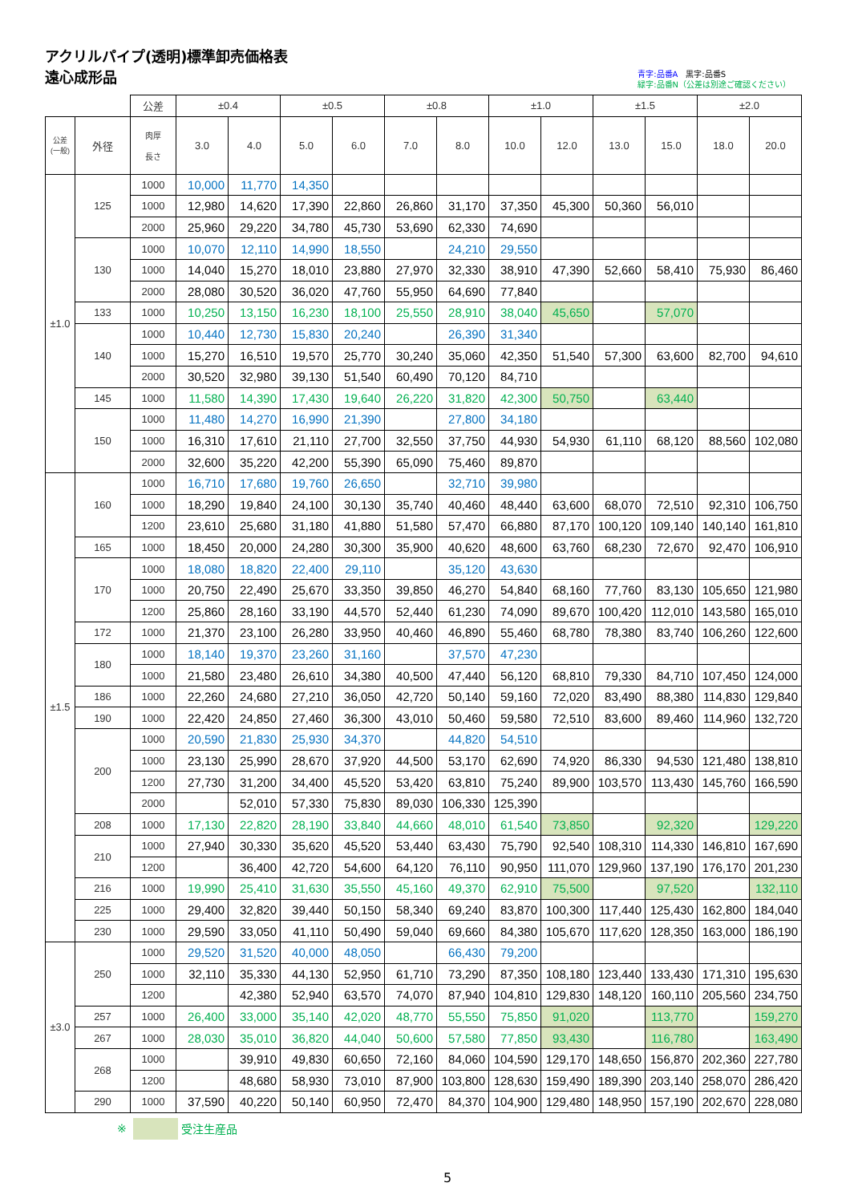アクリルパイプ(透明)標準卸売価格表
遠心成形品
青字:品番A　黒字:品番S
緑字:品番N（公差は別途ご確認ください）
| | | 公差 | ±0.4 | | ±0.5 | | ±0.8 | | ±1.0 | | ±1.5 | | ±2.0 | |
| --- | --- | --- | --- | --- | --- | --- | --- | --- | --- | --- | --- | --- | --- | --- |
| 公差 (一般) | 外径 | 肉厚 長さ | 3.0 | 4.0 | 5.0 | 6.0 | 7.0 | 8.0 | 10.0 | 12.0 | 13.0 | 15.0 | 18.0 | 20.0 |
| ±1.0 | 125 | 1000 | 10,000 | 11,770 | 14,350 | | | | | | | | | |
| | | 1000 | 12,980 | 14,620 | 17,390 | 22,860 | 26,860 | 31,170 | 37,350 | 45,300 | 50,360 | 56,010 | | |
| | | 2000 | 25,960 | 29,220 | 34,780 | 45,730 | 53,690 | 62,330 | 74,690 | | | | | |
| | 130 | 1000 | 10,070 | 12,110 | 14,990 | 18,550 | | 24,210 | 29,550 | | | | | |
| | | 1000 | 14,040 | 15,270 | 18,010 | 23,880 | 27,970 | 32,330 | 38,910 | 47,390 | 52,660 | 58,410 | 75,930 | 86,460 |
| | | 2000 | 28,080 | 30,520 | 36,020 | 47,760 | 55,950 | 64,690 | 77,840 | | | | | |
| | 133 | 1000 | 10,250 | 13,150 | 16,230 | 18,100 | 25,550 | 28,910 | 38,040 | 45,650 | | 57,070 | | |
| | 140 | 1000 | 10,440 | 12,730 | 15,830 | 20,240 | | 26,390 | 31,340 | | | | | |
| | | 1000 | 15,270 | 16,510 | 19,570 | 25,770 | 30,240 | 35,060 | 42,350 | 51,540 | 57,300 | 63,600 | 82,700 | 94,610 |
| | | 2000 | 30,520 | 32,980 | 39,130 | 51,540 | 60,490 | 70,120 | 84,710 | | | | | |
| | 145 | 1000 | 11,580 | 14,390 | 17,430 | 19,640 | 26,220 | 31,820 | 42,300 | 50,750 | | 63,440 | | |
| | 150 | 1000 | 11,480 | 14,270 | 16,990 | 21,390 | | 27,800 | 34,180 | | | | | |
| | | 1000 | 16,310 | 17,610 | 21,110 | 27,700 | 32,550 | 37,750 | 44,930 | 54,930 | 61,110 | 68,120 | 88,560 | 102,080 |
| | | 2000 | 32,600 | 35,220 | 42,200 | 55,390 | 65,090 | 75,460 | 89,870 | | | | | |
| ±1.5 | 160 | 1000 | 16,710 | 17,680 | 19,760 | 26,650 | | 32,710 | 39,980 | | | | | |
| | | 1000 | 18,290 | 19,840 | 24,100 | 30,130 | 35,740 | 40,460 | 48,440 | 63,600 | 68,070 | 72,510 | 92,310 | 106,750 |
| | | 1200 | 23,610 | 25,680 | 31,180 | 41,880 | 51,580 | 57,470 | 66,880 | 87,170 | 100,120 | 109,140 | 140,140 | 161,810 |
| | 165 | 1000 | 18,450 | 20,000 | 24,280 | 30,300 | 35,900 | 40,620 | 48,600 | 63,760 | 68,230 | 72,670 | 92,470 | 106,910 |
| | 170 | 1000 | 18,080 | 18,820 | 22,400 | 29,110 | | 35,120 | 43,630 | | | | | |
| | | 1000 | 20,750 | 22,490 | 25,670 | 33,350 | 39,850 | 46,270 | 54,840 | 68,160 | 77,760 | 83,130 | 105,650 | 121,980 |
| | | 1200 | 25,860 | 28,160 | 33,190 | 44,570 | 52,440 | 61,230 | 74,090 | 89,670 | 100,420 | 112,010 | 143,580 | 165,010 |
| | 172 | 1000 | 21,370 | 23,100 | 26,280 | 33,950 | 40,460 | 46,890 | 55,460 | 68,780 | 78,380 | 83,740 | 106,260 | 122,600 |
| | 180 | 1000 | 18,140 | 19,370 | 23,260 | 31,160 | | 37,570 | 47,230 | | | | | |
| | | 1000 | 21,580 | 23,480 | 26,610 | 34,380 | 40,500 | 47,440 | 56,120 | 68,810 | 79,330 | 84,710 | 107,450 | 124,000 |
| | 186 | 1000 | 22,260 | 24,680 | 27,210 | 36,050 | 42,720 | 50,140 | 59,160 | 72,020 | 83,490 | 88,380 | 114,830 | 129,840 |
| | 190 | 1000 | 22,420 | 24,850 | 27,460 | 36,300 | 43,010 | 50,460 | 59,580 | 72,510 | 83,600 | 89,460 | 114,960 | 132,720 |
| | 200 | 1000 | 20,590 | 21,830 | 25,930 | 34,370 | | 44,820 | 54,510 | | | | | |
| | | 1000 | 23,130 | 25,990 | 28,670 | 37,920 | 44,500 | 53,170 | 62,690 | 74,920 | 86,330 | 94,530 | 121,480 | 138,810 |
| | | 1200 | 27,730 | 31,200 | 34,400 | 45,520 | 53,420 | 63,810 | 75,240 | 89,900 | 103,570 | 113,430 | 145,760 | 166,590 |
| | | 2000 | | 52,010 | 57,330 | 75,830 | 89,030 | 106,330 | 125,390 | | | | | |
| | 208 | 1000 | 17,130 | 22,820 | 28,190 | 33,840 | 44,660 | 48,010 | 61,540 | 73,850 | | 92,320 | | 129,220 |
| | 210 | 1000 | 27,940 | 30,330 | 35,620 | 45,520 | 53,440 | 63,430 | 75,790 | 92,540 | 108,310 | 114,330 | 146,810 | 167,690 |
| | | 1200 | | 36,400 | 42,720 | 54,600 | 64,120 | 76,110 | 90,950 | 111,070 | 129,960 | 137,190 | 176,170 | 201,230 |
| | 216 | 1000 | 19,990 | 25,410 | 31,630 | 35,550 | 45,160 | 49,370 | 62,910 | 75,500 | | 97,520 | | 132,110 |
| | 225 | 1000 | 29,400 | 32,820 | 39,440 | 50,150 | 58,340 | 69,240 | 83,870 | 100,300 | 117,440 | 125,430 | 162,800 | 184,040 |
| | 230 | 1000 | 29,590 | 33,050 | 41,110 | 50,490 | 59,040 | 69,660 | 84,380 | 105,670 | 117,620 | 128,350 | 163,000 | 186,190 |
| ±3.0 | 250 | 1000 | 29,520 | 31,520 | 40,000 | 48,050 | | 66,430 | 79,200 | | | | | |
| | | 1000 | 32,110 | 35,330 | 44,130 | 52,950 | 61,710 | 73,290 | 87,350 | 108,180 | 123,440 | 133,430 | 171,310 | 195,630 |
| | | 1200 | | 42,380 | 52,940 | 63,570 | 74,070 | 87,940 | 104,810 | 129,830 | 148,120 | 160,110 | 205,560 | 234,750 |
| | 257 | 1000 | 26,400 | 33,000 | 35,140 | 42,020 | 48,770 | 55,550 | 75,850 | 91,020 | | 113,770 | | 159,270 |
| | 267 | 1000 | 28,030 | 35,010 | 36,820 | 44,040 | 50,600 | 57,580 | 77,850 | 93,430 | | 116,780 | | 163,490 |
| | 268 | 1000 | | 39,910 | 49,830 | 60,650 | 72,160 | 84,060 | 104,590 | 129,170 | 148,650 | 156,870 | 202,360 | 227,780 |
| | | 1200 | | 48,680 | 58,930 | 73,010 | 87,900 | 103,800 | 128,630 | 159,490 | 189,390 | 203,140 | 258,070 | 286,420 |
| | 290 | 1000 | 37,590 | 40,220 | 50,140 | 60,950 | 72,470 | 84,370 | 104,900 | 129,480 | 148,950 | 157,190 | 202,670 | 228,080 |
※ 受注生産品
5